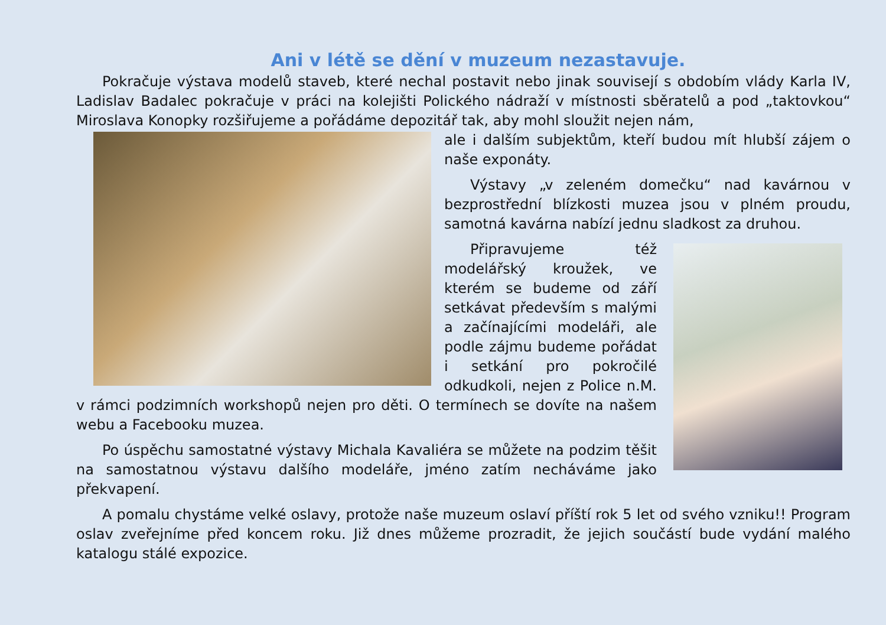Ani v létě se dění v muzeum nezastavuje.
Pokračuje výstava modelů staveb, které nechal postavit nebo jinak souvisejí s obdobím vlády Karla IV, Ladislav Badalec pokračuje v práci na kolejišti Polického nádraží v místnosti sběratelů a pod „taktovkou“ Miroslava Konopky rozšiřujeme a pořádáme depozitář tak, aby mohl sloužit nejen nám,
ale i dalším subjektům, kteří budou mít hlubší zájem o naše exponáty.
Výstavy „v zeleném domečku“ nad kavárnou v bezprostřední blízkosti muzea jsou v plném proudu, samotná kavárna nabízí jednu sladkost za druhou.
Připravujeme též modelářský kroužek, ve kterém se budeme od září setkávat především s malými a začínajícími modeláři, ale podle zájmu budeme pořádat i setkání pro pokročilé odkudkoli, nejen z Police n.M. v rámci podzimních workshopů nejen pro děti. O termínech se dovíte na našem webu a Facebooku muzea.
Po úspěchu samostatné výstavy Michala Kavaliéra se můžete na podzim těšit na samostatnou výstavu dalšího modeláře, jméno zatím necháváme jako překvapení.
A pomalu chystáme velké oslavy, protože naše muzeum oslaví příští rok 5 let od svého vzniku!! Program oslav zveřejníme před koncem roku. Již dnes můžeme prozradit, že jejich součástí bude vydání malého katalogu stálé expozice.